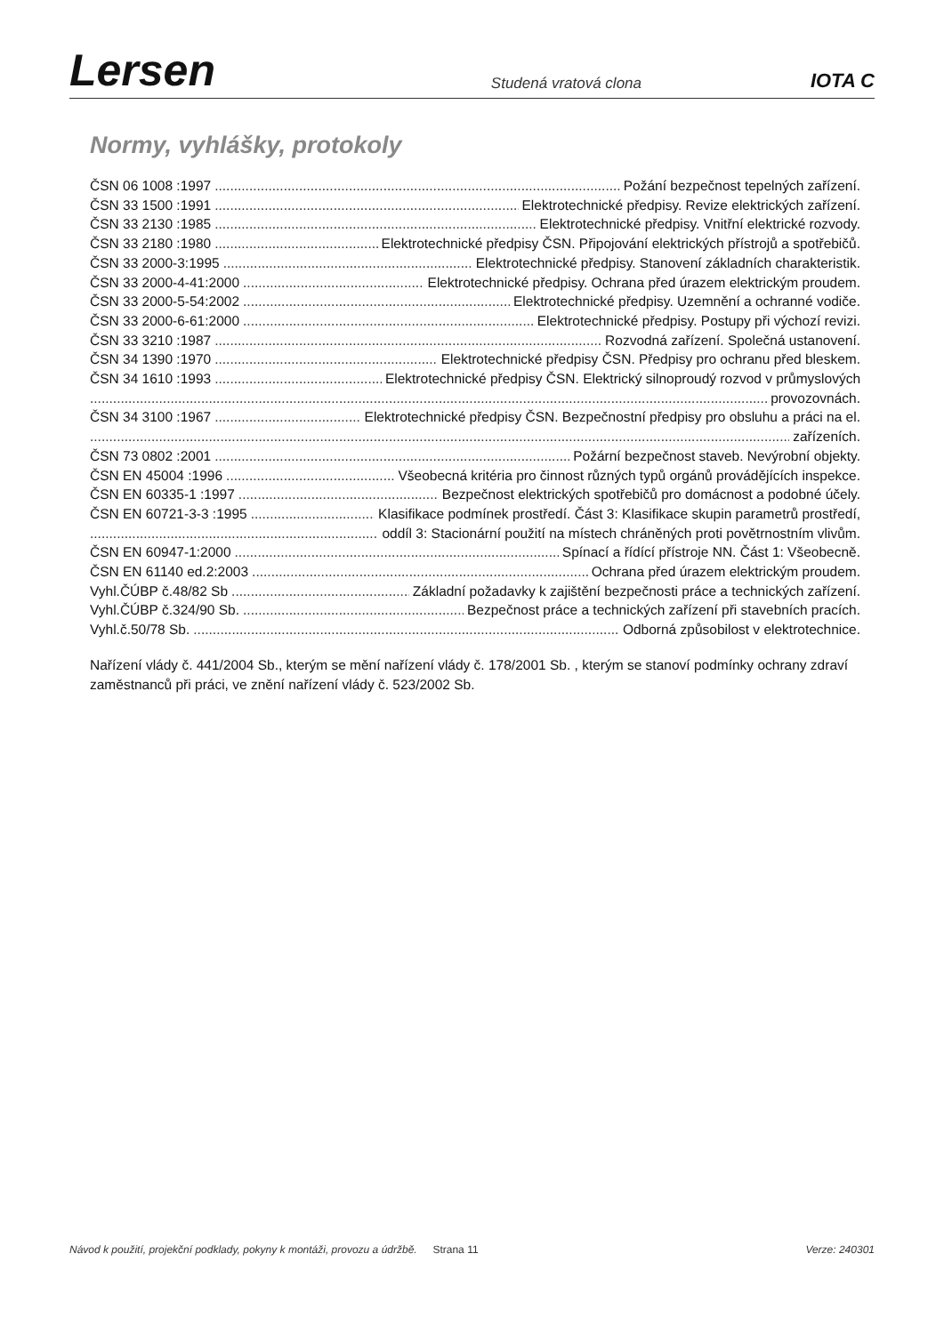Lersen Studená vratová clona IOTA C
Normy, vyhlášky, protokoly
ČSN 06 1008 :1997 Požání bezpečnost tepelných zařízení.
ČSN 33 1500 :1991 Elektrotechnické předpisy. Revize elektrických zařízení.
ČSN 33 2130 :1985 Elektrotechnické předpisy. Vnitřní elektrické rozvody.
ČSN 33 2180 :1980 Elektrotechnické předpisy ČSN. Připojování elektrických přístrojů a spotřebičů.
ČSN 33 2000-3:1995 Elektrotechnické předpisy. Stanovení základních charakteristik.
ČSN 33 2000-4-41:2000 Elektrotechnické předpisy. Ochrana před úrazem elektrickým proudem.
ČSN 33 2000-5-54:2002 Elektrotechnické předpisy. Uzemnění a ochranné vodiče.
ČSN 33 2000-6-61:2000 Elektrotechnické předpisy. Postupy při výchozí revizi.
ČSN 33 3210 :1987 Rozvodná zařízení. Společná ustanovení.
ČSN 34 1390 :1970 Elektrotechnické předpisy ČSN. Předpisy pro ochranu před bleskem.
ČSN 34 1610 :1993 Elektrotechnické předpisy ČSN. Elektrický silnoproudý rozvod v průmyslových
provozovnách.
ČSN 34 3100 :1967 Elektrotechnické předpisy ČSN. Bezpečnostní předpisy pro obsluhu a práci na el.
zařízeních.
ČSN 73 0802 :2001 Požární bezpečnost staveb. Nevýrobní objekty.
ČSN EN 45004 :1996 Všeobecná kritéria pro činnost různých typů orgánů provádějících inspekce.
ČSN EN 60335-1 :1997 Bezpečnost elektrických spotřebičů pro domácnost a podobné účely.
ČSN EN 60721-3-3 :1995 Klasifikace podmínek prostředí. Část 3: Klasifikace skupin parametrů prostředí,
oddíl 3: Stacionární použití na místech chráněných proti povětrnostním vlivům.
ČSN EN 60947-1:2000 Spínací a řídící přístroje NN. Část 1: Všeobecně.
ČSN EN 61140 ed.2:2003 Ochrana před úrazem elektrickým proudem.
Vyhl.ČÚBP č.48/82 Sb Základní požadavky k zajištění bezpečnosti práce a technických zařízení.
Vyhl.ČÚBP č.324/90 Sb. Bezpečnost práce a technických zařízení při stavebních pracích.
Vyhl.č.50/78 Sb. Odborná způsobilost v elektrotechnice.
Nařízení vlády č. 441/2004 Sb., kterým se mění nařízení vlády č. 178/2001 Sb. , kterým se stanoví podmínky ochrany zdraví zaměstnanců při práci, ve znění nařízení vlády č. 523/2002 Sb.
Návod k použití, projekční podklady, pokyny k montáži, provozu a údržbě. Strana 11 Verze: 240301